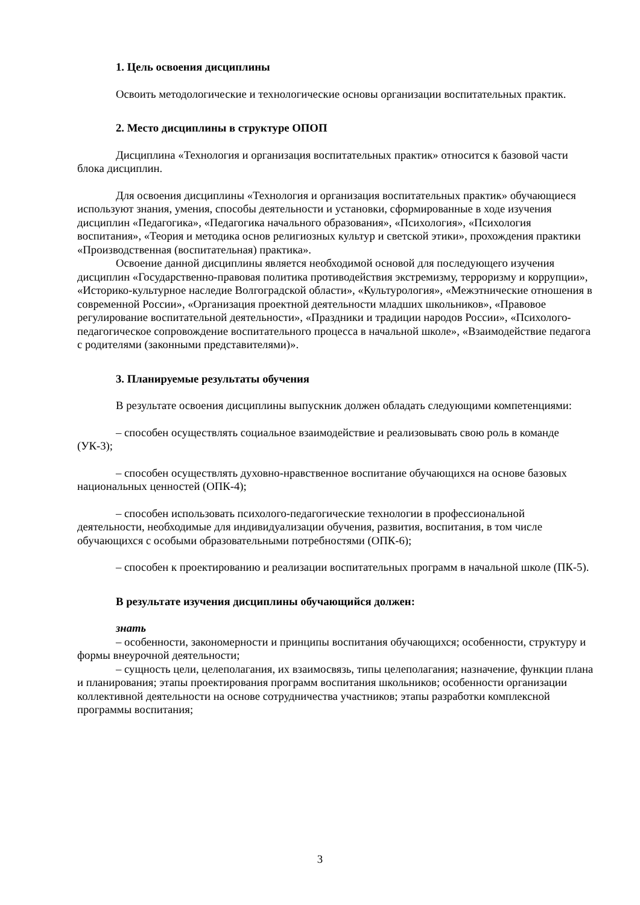1. Цель освоения дисциплины
Освоить методологические и технологические основы организации воспитательных практик.
2. Место дисциплины в структуре ОПОП
Дисциплина «Технология и организация воспитательных практик» относится к базовой части блока дисциплин.
Для освоения дисциплины «Технология и организация воспитательных практик» обучающиеся используют знания, умения, способы деятельности и установки, сформированные в ходе изучения дисциплин «Педагогика», «Педагогика начального образования», «Психология», «Психология воспитания», «Теория и методика основ религиозных культур и светской этики», прохождения практики «Производственная (воспитательная) практика».
Освоение данной дисциплины является необходимой основой для последующего изучения дисциплин «Государственно-правовая политика противодействия экстремизму, терроризму и коррупции», «Историко-культурное наследие Волгоградской области», «Культурология», «Межэтнические отношения в современной России», «Организация проектной деятельности младших школьников», «Правовое регулирование воспитательной деятельности», «Праздники и традиции народов России», «Психолого-педагогическое сопровождение воспитательного процесса в начальной школе», «Взаимодействие педагога с родителями (законными представителями)».
3. Планируемые результаты обучения
В результате освоения дисциплины выпускник должен обладать следующими компетенциями:
– способен осуществлять социальное взаимодействие и реализовывать свою роль в команде (УК-3);
– способен осуществлять духовно-нравственное воспитание обучающихся на основе базовых национальных ценностей (ОПК-4);
– способен использовать психолого-педагогические технологии в профессиональной деятельности, необходимые для индивидуализации обучения, развития, воспитания, в том числе обучающихся с особыми образовательными потребностями (ОПК-6);
– способен к проектированию и реализации воспитательных программ в начальной школе (ПК-5).
В результате изучения дисциплины обучающийся должен:
знать
– особенности, закономерности и принципы воспитания обучающихся; особенности, структуру и формы внеурочной деятельности;
– сущность цели, целеполагания, их взаимосвязь, типы целеполагания; назначение, функции плана и планирования; этапы проектирования программ воспитания школьников; особенности организации коллективной деятельности на основе сотрудничества участников; этапы разработки комплексной программы воспитания;
3